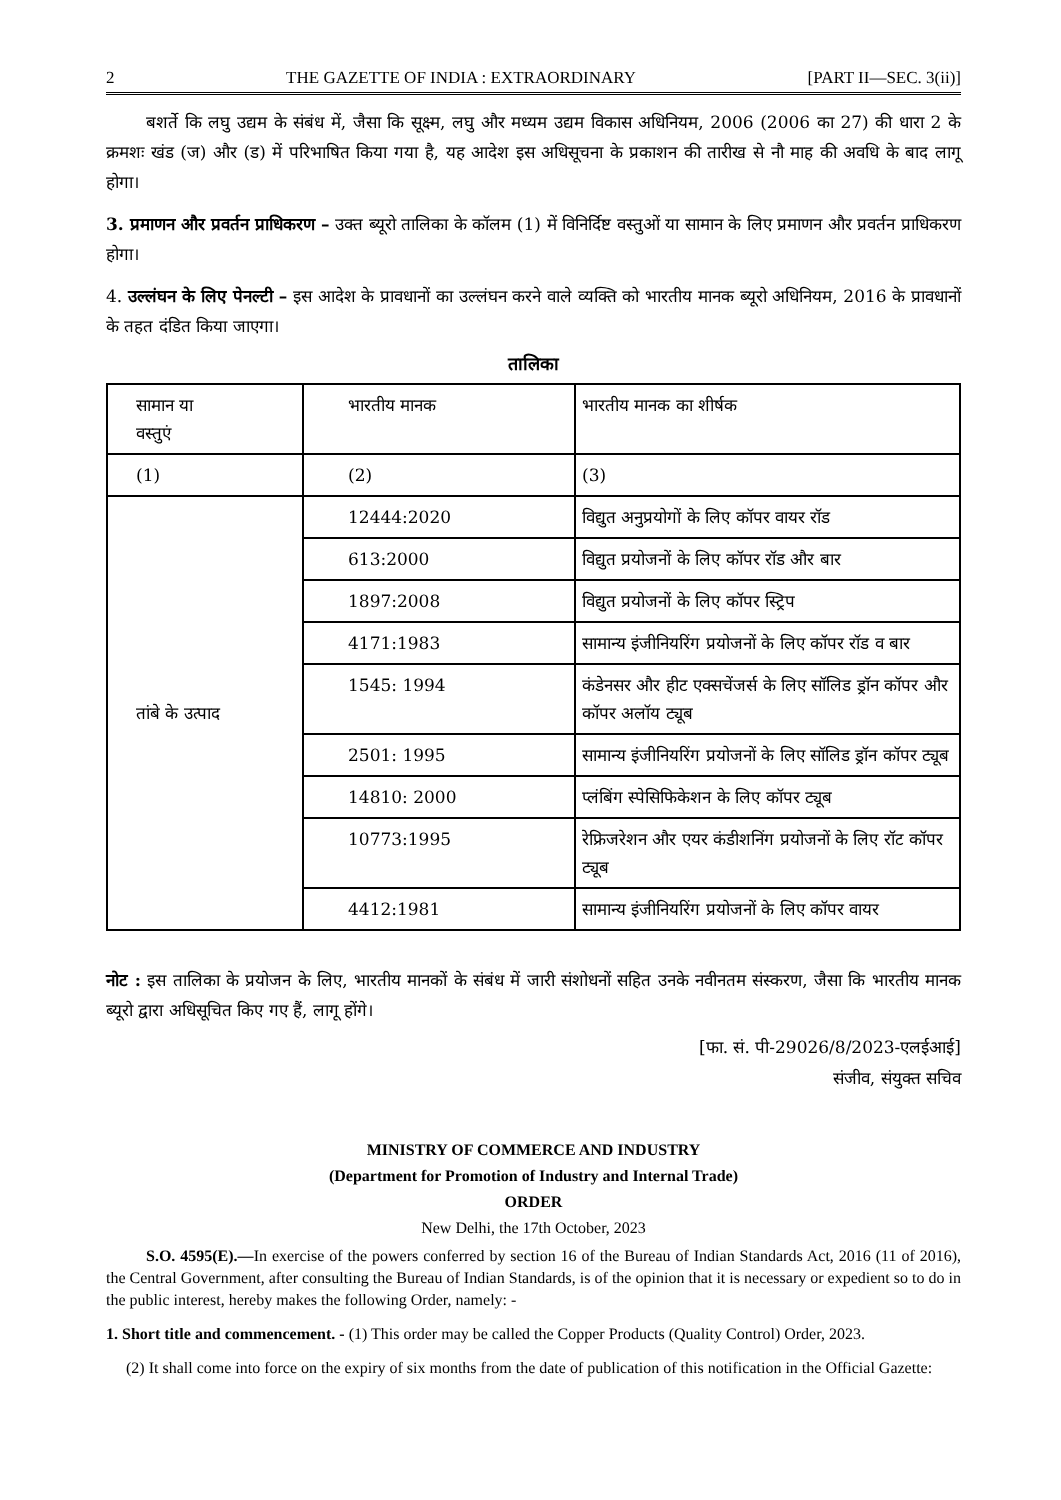2 THE GAZETTE OF INDIA : EXTRAORDINARY [PART II—SEC. 3(ii)]
बशर्ते कि लघु उद्यम के संबंध में, जैसा कि सूक्ष्म, लघु और मध्यम उद्यम विकास अधिनियम, 2006 (2006 का 27) की धारा 2 के क्रमशः खंड (ज) और (ड) में परिभाषित किया गया है, यह आदेश इस अधिसूचना के प्रकाशन की तारीख से नौ माह की अवधि के बाद लागू होगा।
3. प्रमाणन और प्रवर्तन प्राधिकरण – उक्त ब्यूरो तालिका के कॉलम (1) में विनिर्दिष्ट वस्तुओं या सामान के लिए प्रमाणन और प्रवर्तन प्राधिकरण होगा।
4. उल्लंघन के लिए पेनल्टी – इस आदेश के प्रावधानों का उल्लंघन करने वाले व्यक्ति को भारतीय मानक ब्यूरो अधिनियम, 2016 के प्रावधानों के तहत दंडित किया जाएगा।
तालिका
| सामान या वस्तुएं | भारतीय मानक | भारतीय मानक का शीर्षक |
| (1) | (2) | (3) |
| तांबे के उत्पाद | 12444:2020 | विद्युत अनुप्रयोगों के लिए कॉपर वायर रॉड |
| | 613:2000 | विद्युत प्रयोजनों के लिए कॉपर रॉड और बार |
| | 1897:2008 | विद्युत प्रयोजनों के लिए कॉपर स्ट्रिप |
| | 4171:1983 | सामान्य इंजीनियरिंग प्रयोजनों के लिए कॉपर रॉड व बार |
| | 1545: 1994 | कंडेनसर और हीट एक्सचेंजर्स के लिए सॉलिड ड्रॉन कॉपर और कॉपर अलॉय ट्यूब |
| | 2501: 1995 | सामान्य इंजीनियरिंग प्रयोजनों के लिए सॉलिड ड्रॉन कॉपर ट्यूब |
| | 14810: 2000 | प्लंबिंग स्पेसिफिकेशन के लिए कॉपर ट्यूब |
| | 10773:1995 | रेफ्रिजरेशन और एयर कंडीशनिंग प्रयोजनों के लिए रॉट कॉपर ट्यूब |
| | 4412:1981 | सामान्य इंजीनियरिंग प्रयोजनों के लिए कॉपर वायर |
नोट : इस तालिका के प्रयोजन के लिए, भारतीय मानकों के संबंध में जारी संशोधनों सहित उनके नवीनतम संस्करण, जैसा कि भारतीय मानक ब्यूरो द्वारा अधिसूचित किए गए हैं, लागू होंगे।
[फा. सं. पी-29026/8/2023-एलईआई]
संजीव, संयुक्त सचिव
MINISTRY OF COMMERCE AND INDUSTRY
(Department for Promotion of Industry and Internal Trade)
ORDER
New Delhi, the 17th October, 2023
S.O. 4595(E).—In exercise of the powers conferred by section 16 of the Bureau of Indian Standards Act, 2016 (11 of 2016), the Central Government, after consulting the Bureau of Indian Standards, is of the opinion that it is necessary or expedient so to do in the public interest, hereby makes the following Order, namely: -
1. Short title and commencement. - (1) This order may be called the Copper Products (Quality Control) Order, 2023.
(2) It shall come into force on the expiry of six months from the date of publication of this notification in the Official Gazette: